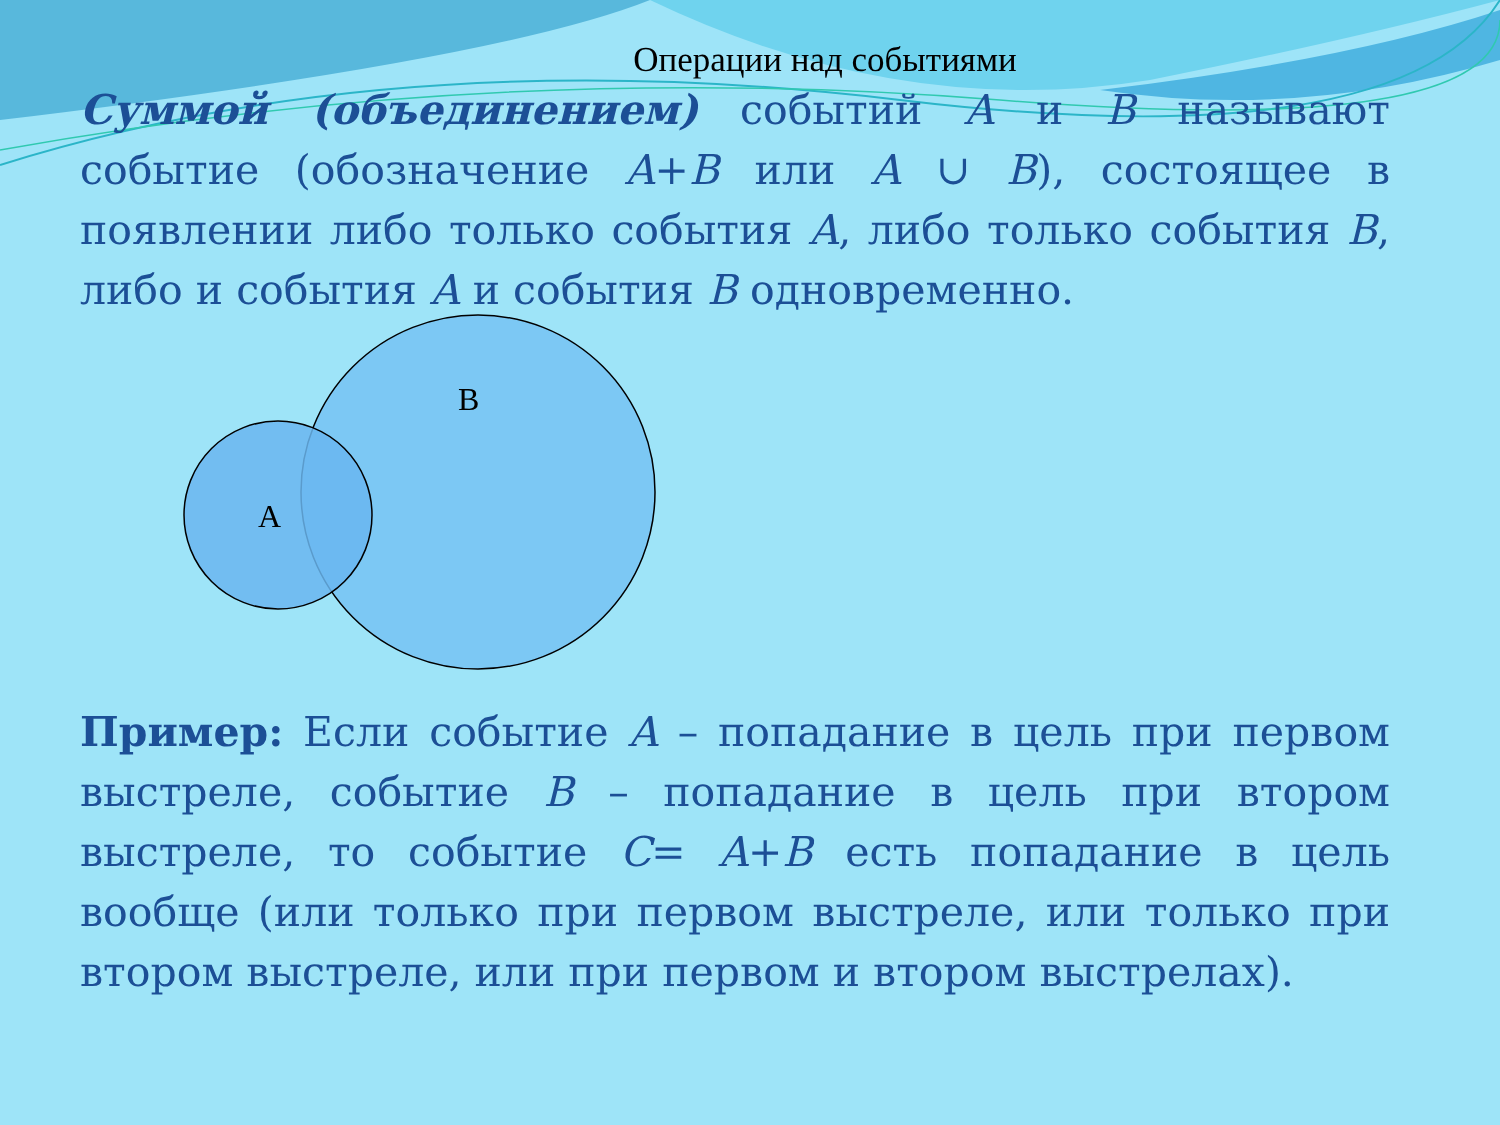Операции над событиями
Суммой (объединением) событий A и B называют событие (обозначение A+B или A ∪ B), состоящее в появлении либо только события A, либо только события B, либо и события A и события B одновременно.
A
B
Пример: Если событие A – попадание в цель при первом выстреле, событие B – попадание в цель при втором выстреле, то событие C= A+B есть попадание в цель вообще (или только при первом выстреле, или только при втором выстреле, или при первом и втором выстрелах).